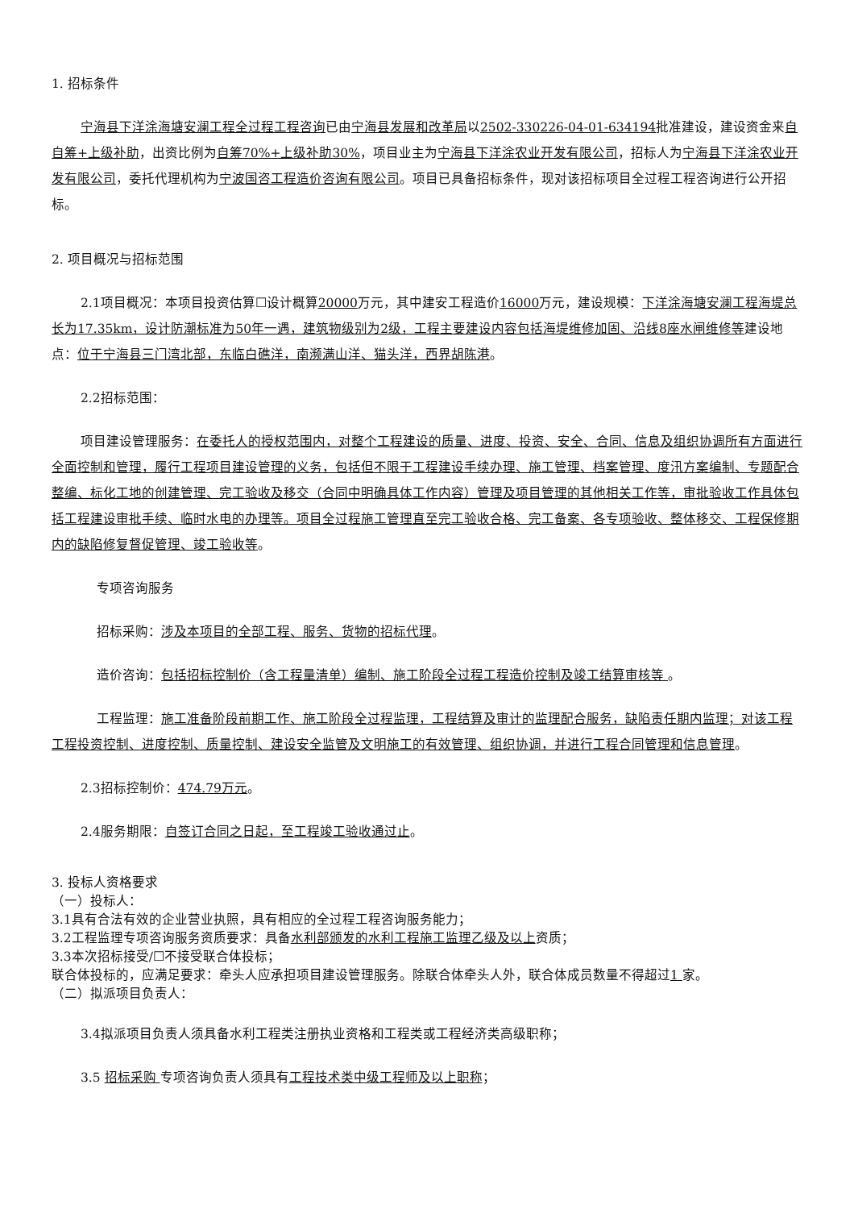1. 招标条件
宁海县下洋涂海塘安澜工程全过程工程咨询已由宁海县发展和改革局以2502-330226-04-01-634194批准建设，建设资金来自自筹+上级补助，出资比例为自筹70%+上级补助30%，项目业主为宁海县下洋涂农业开发有限公司，招标人为宁海县下洋涂农业开发有限公司，委托代理机构为宁波国咨工程造价咨询有限公司。项目已具备招标条件，现对该招标项目全过程工程咨询进行公开招标。
2. 项目概况与招标范围
2.1项目概况：本项目投资估算☐设计概算20000万元，其中建安工程造价16000万元，建设规模：下洋涂海塘安澜工程海堤总长为17.35km，设计防潮标准为50年一遇，建筑物级别为2级，工程主要建设内容包括海堤维修加固、沿线8座水闸维修等建设地点：位于宁海县三门湾北部，东临白礁洋，南濒满山洋、猫头洋，西界胡陈港。
2.2招标范围：
项目建设管理服务：在委托人的授权范围内，对整个工程建设的质量、进度、投资、安全、合同、信息及组织协调所有方面进行全面控制和管理，履行工程项目建设管理的义务，包括但不限于工程建设手续办理、施工管理、档案管理、度汛方案编制、专题配合整编、标化工地的创建管理、完工验收及移交（合同中明确具体工作内容）管理及项目管理的其他相关工作等，审批验收工作具体包括工程建设审批手续、临时水电的办理等。项目全过程施工管理直至完工验收合格、完工备案、各专项验收、整体移交、工程保修期内的缺陷修复督促管理、竣工验收等。
专项咨询服务
招标采购：涉及本项目的全部工程、服务、货物的招标代理。
造价咨询：包括招标控制价（含工程量清单）编制、施工阶段全过程工程造价控制及竣工结算审核等 。
工程监理：施工准备阶段前期工作、施工阶段全过程监理，工程结算及审计的监理配合服务，缺陷责任期内监理；对该工程工程投资控制、进度控制、质量控制、建设安全监管及文明施工的有效管理、组织协调，并进行工程合同管理和信息管理。
2.3招标控制价：474.79万元。
2.4服务期限：自签订合同之日起，至工程竣工验收通过止。
3. 投标人资格要求
（一）投标人：
3.1具有合法有效的企业营业执照，具有相应的全过程工程咨询服务能力；
3.2工程监理专项咨询服务资质要求：具备水利部颁发的水利工程施工监理乙级及以上资质；
3.3本次招标接受/☐不接受联合体投标；
联合体投标的，应满足要求：牵头人应承担项目建设管理服务。除联合体牵头人外，联合体成员数量不得超过1 家。
（二）拟派项目负责人：
3.4拟派项目负责人须具备水利工程类注册执业资格和工程类或工程经济类高级职称；
3.5 招标采购 专项咨询负责人须具有工程技术类中级工程师及以上职称；